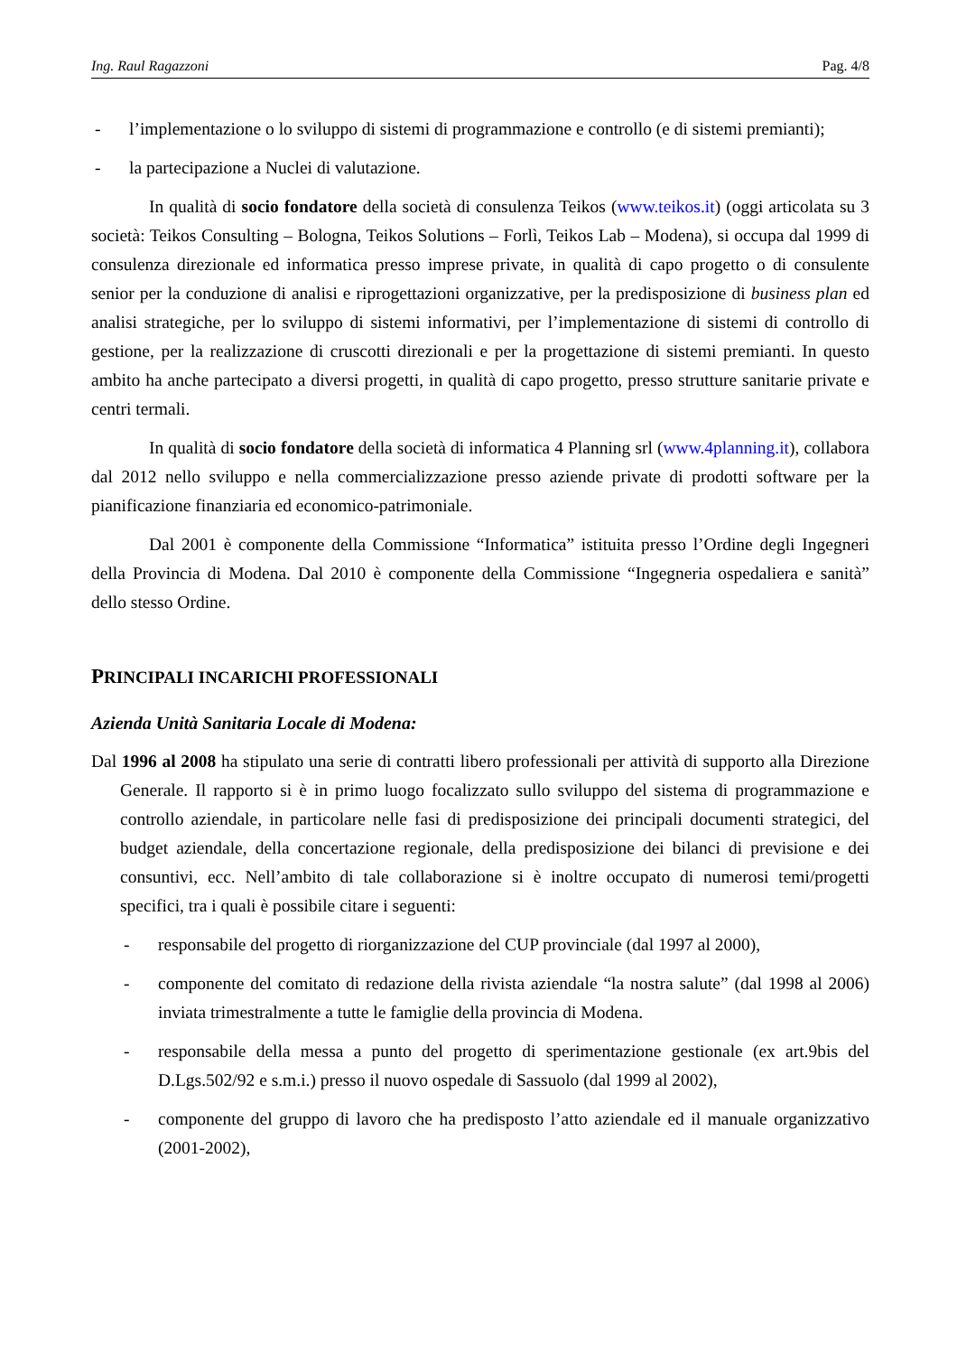Ing. Raul Ragazzoni Pag. 4/8
- l’implementazione o lo sviluppo di sistemi di programmazione e controllo (e di sistemi premianti);
- la partecipazione a Nuclei di valutazione.
In qualità di socio fondatore della società di consulenza Teikos (www.teikos.it) (oggi articolata su 3 società: Teikos Consulting – Bologna, Teikos Solutions – Forlì, Teikos Lab – Modena), si occupa dal 1999 di consulenza direzionale ed informatica presso imprese private, in qualità di capo progetto o di consulente senior per la conduzione di analisi e riprogettazioni organizzative, per la predisposizione di business plan ed analisi strategiche, per lo sviluppo di sistemi informativi, per l’implementazione di sistemi di controllo di gestione, per la realizzazione di cruscotti direzionali e per la progettazione di sistemi premianti. In questo ambito ha anche partecipato a diversi progetti, in qualità di capo progetto, presso strutture sanitarie private e centri termali.
In qualità di socio fondatore della società di informatica 4 Planning srl (www.4planning.it), collabora dal 2012 nello sviluppo e nella commercializzazione presso aziende private di prodotti software per la pianificazione finanziaria ed economico-patrimoniale.
Dal 2001 è componente della Commissione “Informatica” istituita presso l’Ordine degli Ingegneri della Provincia di Modena. Dal 2010 è componente della Commissione “Ingegneria ospedaliera e sanità” dello stesso Ordine.
PRINCIPALI INCARICHI PROFESSIONALI
Azienda Unità Sanitaria Locale di Modena:
Dal 1996 al 2008 ha stipulato una serie di contratti libero professionali per attività di supporto alla Direzione Generale. Il rapporto si è in primo luogo focalizzato sullo sviluppo del sistema di programmazione e controllo aziendale, in particolare nelle fasi di predisposizione dei principali documenti strategici, del budget aziendale, della concertazione regionale, della predisposizione dei bilanci di previsione e dei consuntivi, ecc. Nell’ambito di tale collaborazione si è inoltre occupato di numerosi temi/progetti specifici, tra i quali è possibile citare i seguenti:
- responsabile del progetto di riorganizzazione del CUP provinciale (dal 1997 al 2000),
- componente del comitato di redazione della rivista aziendale “la nostra salute” (dal 1998 al 2006) inviata trimestralmente a tutte le famiglie della provincia di Modena.
- responsabile della messa a punto del progetto di sperimentazione gestionale (ex art.9bis del D.Lgs.502/92 e s.m.i.) presso il nuovo ospedale di Sassuolo (dal 1999 al 2002),
- componente del gruppo di lavoro che ha predisposto l’atto aziendale ed il manuale organizzativo (2001-2002),